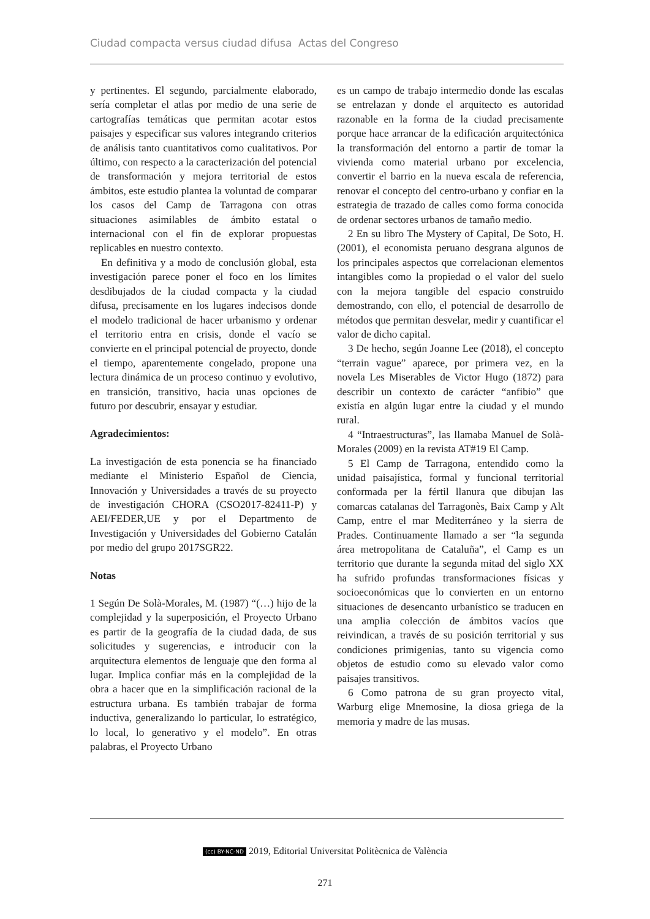Ciudad compacta versus ciudad difusa Actas del Congreso
y pertinentes. El segundo, parcialmente elaborado, sería completar el atlas por medio de una serie de cartografías temáticas que permitan acotar estos paisajes y especificar sus valores integrando criterios de análisis tanto cuantitativos como cualitativos. Por último, con respecto a la caracterización del potencial de transformación y mejora territorial de estos ámbitos, este estudio plantea la voluntad de comparar los casos del Camp de Tarragona con otras situaciones asimilables de ámbito estatal o internacional con el fin de explorar propuestas replicables en nuestro contexto.
En definitiva y a modo de conclusión global, esta investigación parece poner el foco en los límites desdibujados de la ciudad compacta y la ciudad difusa, precisamente en los lugares indecisos donde el modelo tradicional de hacer urbanismo y ordenar el territorio entra en crisis, donde el vacío se convierte en el principal potencial de proyecto, donde el tiempo, aparentemente congelado, propone una lectura dinámica de un proceso continuo y evolutivo, en transición, transitivo, hacia unas opciones de futuro por descubrir, ensayar y estudiar.
Agradecimientos:
La investigación de esta ponencia se ha financiado mediante el Ministerio Español de Ciencia, Innovación y Universidades a través de su proyecto de investigación CHORA (CSO2017-82411-P) y AEI/FEDER,UE y por el Departmento de Investigación y Universidades del Gobierno Catalán por medio del grupo 2017SGR22.
Notas
1 Según De Solà-Morales, M. (1987) “(…) hijo de la complejidad y la superposición, el Proyecto Urbano es partir de la geografía de la ciudad dada, de sus solicitudes y sugerencias, e introducir con la arquitectura elementos de lenguaje que den forma al lugar. Implica confiar más en la complejidad de la obra a hacer que en la simplificación racional de la estructura urbana. Es también trabajar de forma inductiva, generalizando lo particular, lo estratégico, lo local, lo generativo y el modelo”. En otras palabras, el Proyecto Urbano
es un campo de trabajo intermedio donde las escalas se entrelazan y donde el arquitecto es autoridad razonable en la forma de la ciudad precisamente porque hace arrancar de la edificación arquitectónica la transformación del entorno a partir de tomar la vivienda como material urbano por excelencia, convertir el barrio en la nueva escala de referencia, renovar el concepto del centro-urbano y confiar en la estrategia de trazado de calles como forma conocida de ordenar sectores urbanos de tamaño medio.
2 En su libro The Mystery of Capital, De Soto, H. (2001), el economista peruano desgrana algunos de los principales aspectos que correlacionan elementos intangibles como la propiedad o el valor del suelo con la mejora tangible del espacio construido demostrando, con ello, el potencial de desarrollo de métodos que permitan desvelar, medir y cuantificar el valor de dicho capital.
3 De hecho, según Joanne Lee (2018), el concepto “terrain vague” aparece, por primera vez, en la novela Les Miserables de Victor Hugo (1872) para describir un contexto de carácter “anfibio” que existía en algún lugar entre la ciudad y el mundo rural.
4 “Intraestructuras”, las llamaba Manuel de Solà-Morales (2009) en la revista AT#19 El Camp.
5 El Camp de Tarragona, entendido como la unidad paisajística, formal y funcional territorial conformada per la fértil llanura que dibujan las comarcas catalanas del Tarragonès, Baix Camp y Alt Camp, entre el mar Mediterráneo y la sierra de Prades. Continuamente llamado a ser “la segunda área metropolitana de Cataluña”, el Camp es un territorio que durante la segunda mitad del siglo XX ha sufrido profundas transformaciones físicas y socioeconómicas que lo convierten en un entorno situaciones de desencanto urbanístico se traducen en una amplia colección de ámbitos vacíos que reivindican, a través de su posición territorial y sus condiciones primigenias, tanto su vigencia como objetos de estudio como su elevado valor como paisajes transitivos.
6 Como patrona de su gran proyecto vital, Warburg elige Mnemosine, la diosa griega de la memoria y madre de las musas.
(cc) BY-NC-ND 2019, Editorial Universitat Politècnica de València
271